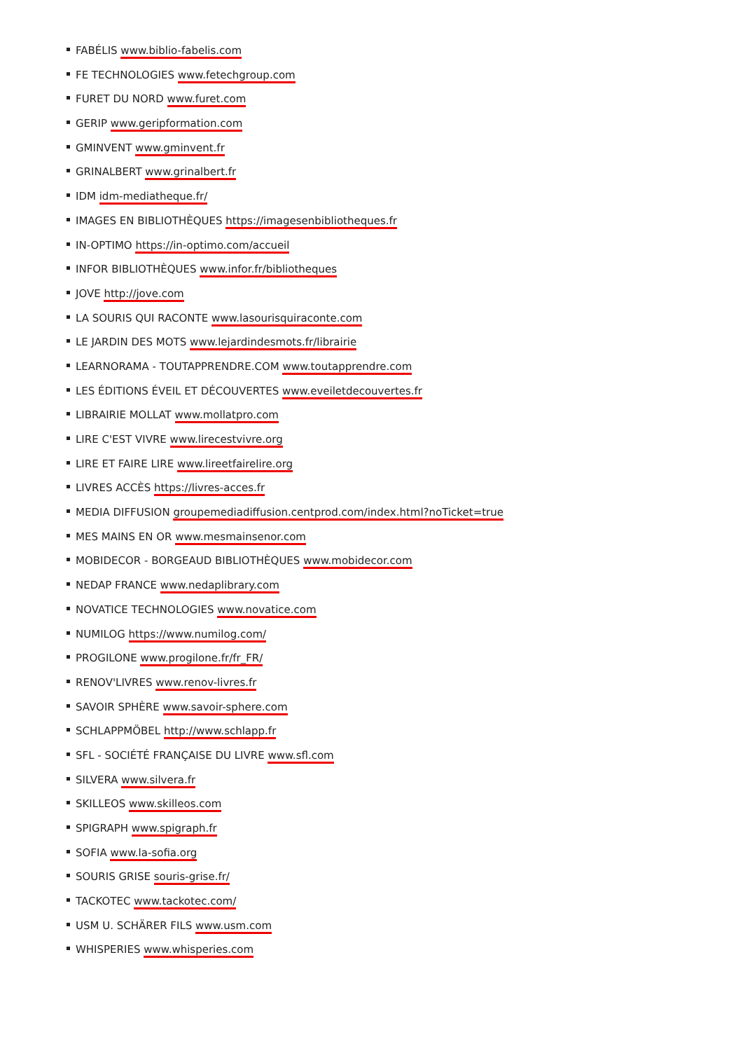FABÉLIS www.biblio-fabelis.com
FE TECHNOLOGIES www.fetechgroup.com
FURET DU NORD www.furet.com
GERIP www.geripformation.com
GMINVENT www.gminvent.fr
GRINALBERT www.grinalbert.fr
IDM idm-mediatheque.fr/
IMAGES EN BIBLIOTHÈQUES https://imagesenbibliotheques.fr
IN-OPTIMO https://in-optimo.com/accueil
INFOR BIBLIOTHÈQUES www.infor.fr/bibliotheques
JOVE http://jove.com
LA SOURIS QUI RACONTE www.lasourisquiraconte.com
LE JARDIN DES MOTS www.lejardindesmots.fr/librairie
LEARNORAMA - TOUTAPPRENDRE.COM www.toutapprendre.com
LES ÉDITIONS ÉVEIL ET DÉCOUVERTES www.eveiletdecouvertes.fr
LIBRAIRIE MOLLAT www.mollatpro.com
LIRE C'EST VIVRE www.lirecestvivre.org
LIRE ET FAIRE LIRE www.lireetfairelire.org
LIVRES ACCÈS https://livres-acces.fr
MEDIA DIFFUSION groupemediadiffusion.centprod.com/index.html?noTicket=true
MES MAINS EN OR www.mesmainsenor.com
MOBIDECOR - BORGEAUD BIBLIOTHÈQUES www.mobidecor.com
NEDAP FRANCE www.nedaplibrary.com
NOVATICE TECHNOLOGIES www.novatice.com
NUMILOG https://www.numilog.com/
PROGILONE www.progilone.fr/fr_FR/
RENOV'LIVRES www.renov-livres.fr
SAVOIR SPHÈRE www.savoir-sphere.com
SCHLAPPMÖBEL http://www.schlapp.fr
SFL - SOCIÉTÉ FRANÇAISE DU LIVRE www.sfl.com
SILVERA www.silvera.fr
SKILLEOS www.skilleos.com
SPIGRAPH www.spigraph.fr
SOFIA www.la-sofia.org
SOURIS GRISE souris-grise.fr/
TACKOTEC www.tackotec.com/
USM U. SCHÄRER FILS www.usm.com
WHISPERIES www.whisperies.com